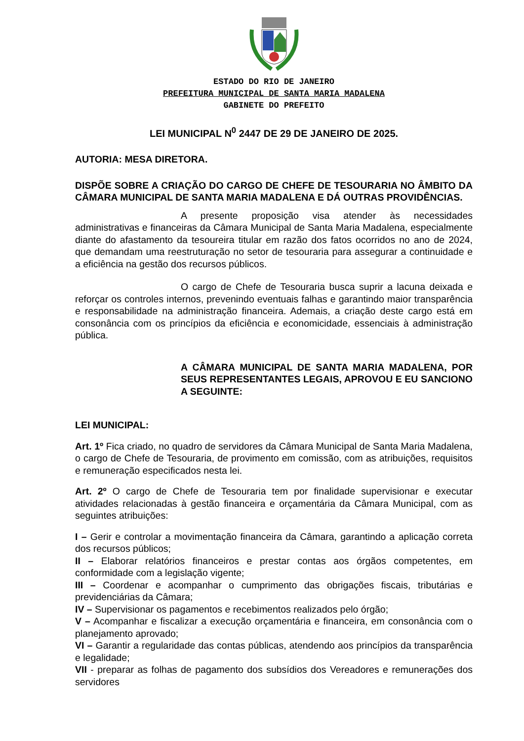ESTADO DO RIO DE JANEIRO
PREFEITURA MUNICIPAL DE SANTA MARIA MADALENA
GABINETE DO PREFEITO
LEI MUNICIPAL N<sup>0</sup> 2447 DE 29 DE JANEIRO DE 2025.
AUTORIA: MESA DIRETORA.
DISPÕE SOBRE A CRIAÇÃO DO CARGO DE CHEFE DE TESOURARIA NO ÂMBITO DA CÂMARA MUNICIPAL DE SANTA MARIA MADALENA E DÁ OUTRAS PROVIDÊNCIAS.
A presente proposição visa atender às necessidades administrativas e financeiras da Câmara Municipal de Santa Maria Madalena, especialmente diante do afastamento da tesoureira titular em razão dos fatos ocorridos no ano de 2024, que demandam uma reestruturação no setor de tesouraria para assegurar a continuidade e a eficiência na gestão dos recursos públicos.
O cargo de Chefe de Tesouraria busca suprir a lacuna deixada e reforçar os controles internos, prevenindo eventuais falhas e garantindo maior transparência e responsabilidade na administração financeira. Ademais, a criação deste cargo está em consonância com os princípios da eficiência e economicidade, essenciais à administração pública.
A CÂMARA MUNICIPAL DE SANTA MARIA MADALENA, POR SEUS REPRESENTANTES LEGAIS, APROVOU E EU SANCIONO A SEGUINTE:
LEI MUNICIPAL:
Art. 1º Fica criado, no quadro de servidores da Câmara Municipal de Santa Maria Madalena, o cargo de Chefe de Tesouraria, de provimento em comissão, com as atribuições, requisitos e remuneração especificados nesta lei.
Art. 2º O cargo de Chefe de Tesouraria tem por finalidade supervisionar e executar atividades relacionadas à gestão financeira e orçamentária da Câmara Municipal, com as seguintes atribuições:
I – Gerir e controlar a movimentação financeira da Câmara, garantindo a aplicação correta dos recursos públicos;
II – Elaborar relatórios financeiros e prestar contas aos órgãos competentes, em conformidade com a legislação vigente;
III – Coordenar e acompanhar o cumprimento das obrigações fiscais, tributárias e previdenciárias da Câmara;
IV – Supervisionar os pagamentos e recebimentos realizados pelo órgão;
V – Acompanhar e fiscalizar a execução orçamentária e financeira, em consonância com o planejamento aprovado;
VI – Garantir a regularidade das contas públicas, atendendo aos princípios da transparência e legalidade;
VII - preparar as folhas de pagamento dos subsídios dos Vereadores e remunerações dos servidores